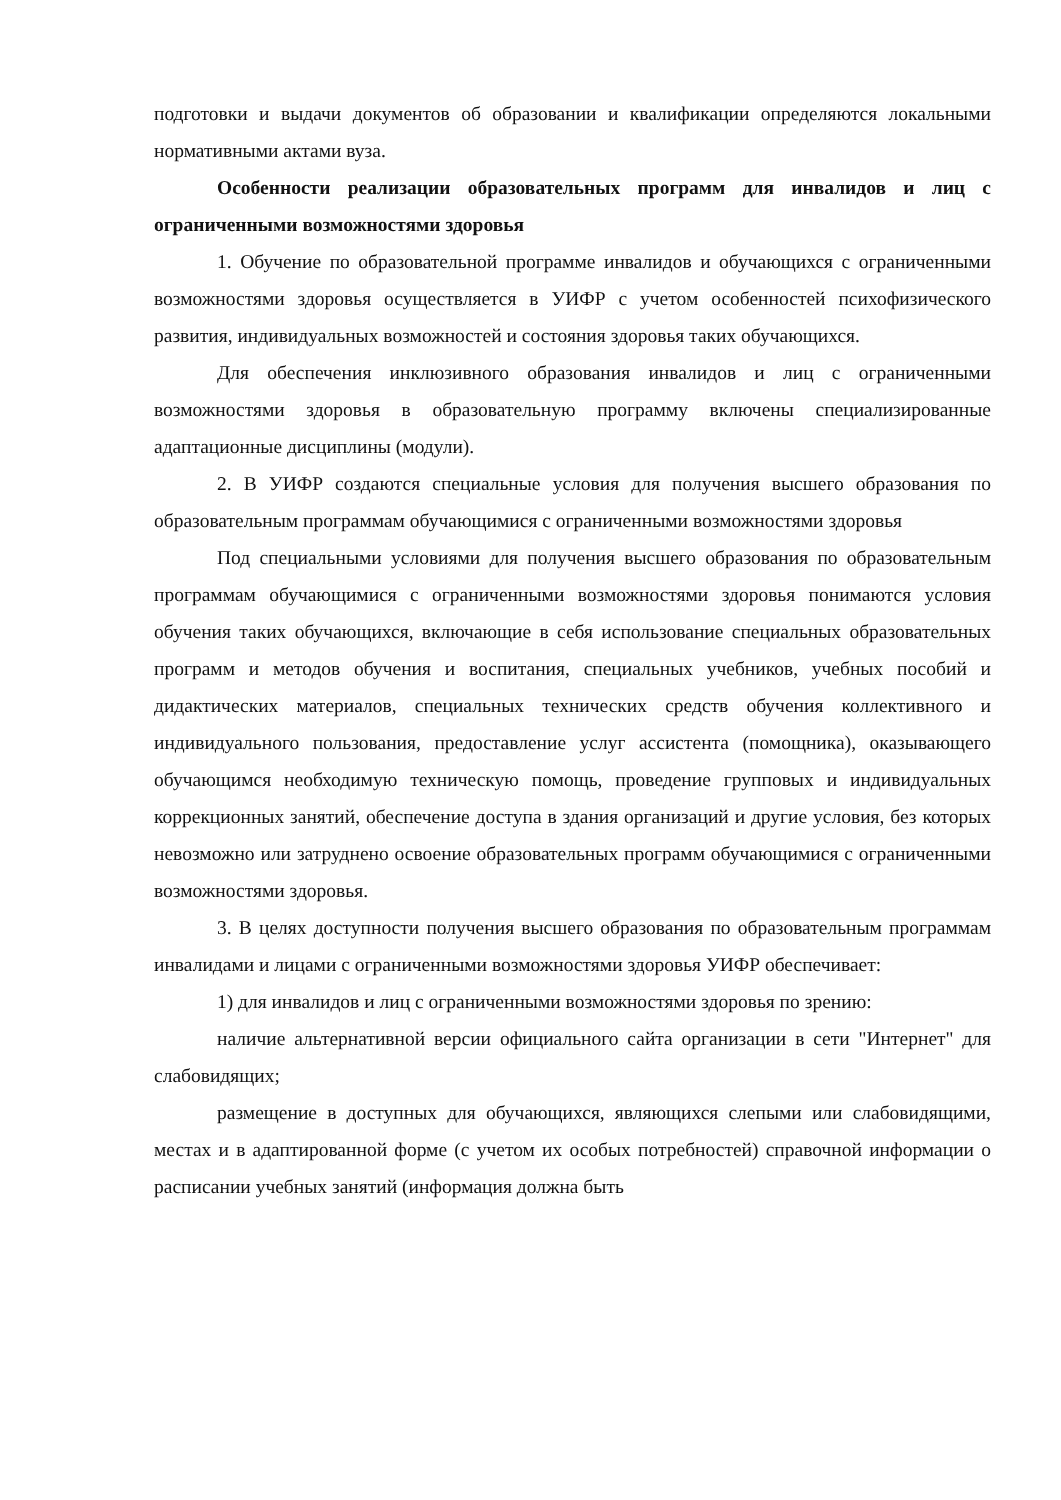подготовки и выдачи документов об образовании и квалификации определяются локальными нормативными актами вуза.
Особенности реализации образовательных программ для инвалидов и лиц с ограниченными возможностями здоровья
1. Обучение по образовательной программе инвалидов и обучающихся с ограниченными возможностями здоровья осуществляется в УИФР с учетом особенностей психофизического развития, индивидуальных возможностей и состояния здоровья таких обучающихся.
Для обеспечения инклюзивного образования инвалидов и лиц с ограниченными возможностями здоровья в образовательную программу включены специализированные адаптационные дисциплины (модули).
2. В УИФР создаются специальные условия для получения высшего образования по образовательным программам обучающимися с ограниченными возможностями здоровья
Под специальными условиями для получения высшего образования по образовательным программам обучающимися с ограниченными возможностями здоровья понимаются условия обучения таких обучающихся, включающие в себя использование специальных образовательных программ и методов обучения и воспитания, специальных учебников, учебных пособий и дидактических материалов, специальных технических средств обучения коллективного и индивидуального пользования, предоставление услуг ассистента (помощника), оказывающего обучающимся необходимую техническую помощь, проведение групповых и индивидуальных коррекционных занятий, обеспечение доступа в здания организаций и другие условия, без которых невозможно или затруднено освоение образовательных программ обучающимися с ограниченными возможностями здоровья.
3. В целях доступности получения высшего образования по образовательным программам инвалидами и лицами с ограниченными возможностями здоровья УИФР обеспечивает:
1) для инвалидов и лиц с ограниченными возможностями здоровья по зрению:
наличие альтернативной версии официального сайта организации в сети "Интернет" для слабовидящих;
размещение в доступных для обучающихся, являющихся слепыми или слабовидящими, местах и в адаптированной форме (с учетом их особых потребностей) справочной информации о расписании учебных занятий (информация должна быть